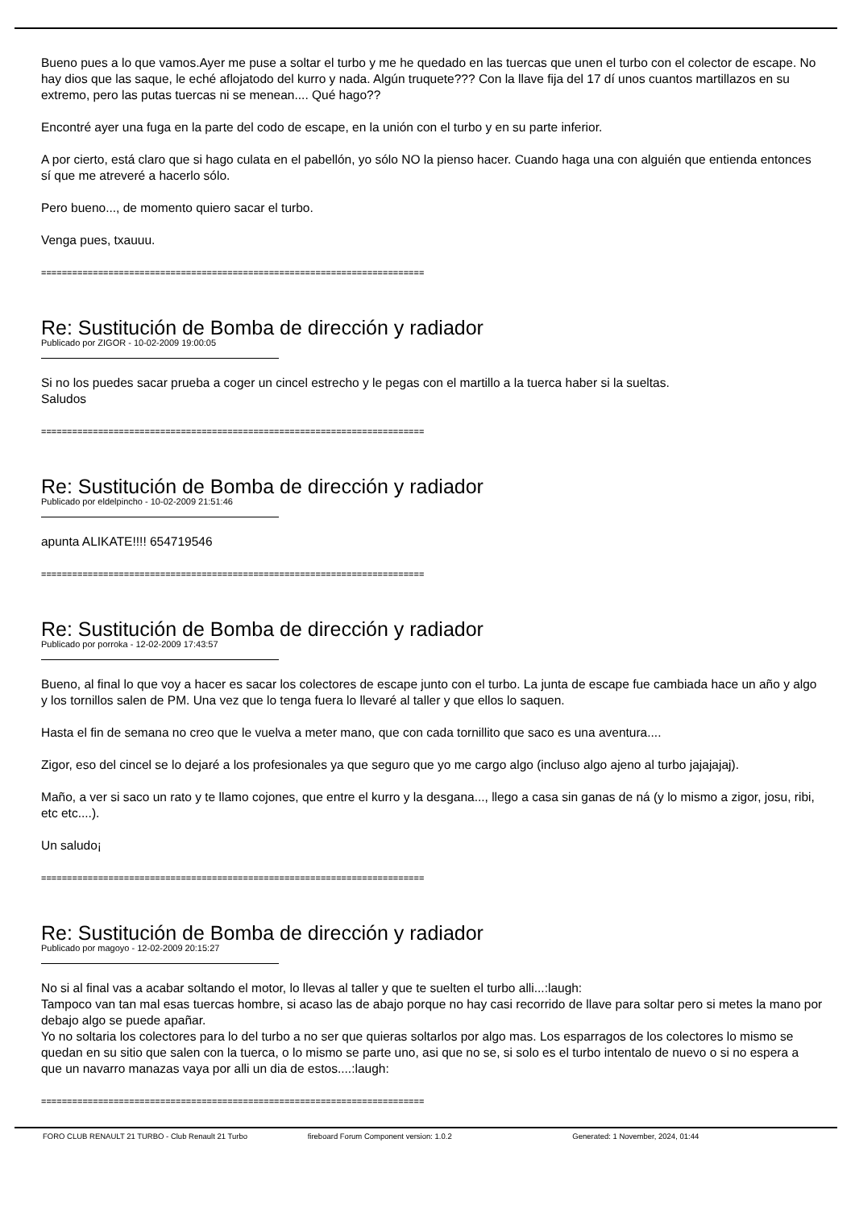Bueno pues a lo que vamos.Ayer me puse a soltar el turbo y me he quedado en las tuercas que unen el turbo con el colector de escape. No hay dios que las saque, le eché aflojatodo del kurro y nada. Algún truquete??? Con la llave fija del 17 dí unos cuantos martillazos en su extremo, pero las putas tuercas ni se menean.... Qué hago??
Encontré ayer una fuga en la parte del codo de escape, en la unión con el turbo y en su parte inferior.
A por cierto, está claro que si hago culata en el pabellón, yo sólo NO la pienso hacer. Cuando haga una con alguién que entienda entonces sí que me atreveré a hacerlo sólo.
Pero bueno..., de momento quiero sacar el turbo.
Venga pues, txauuu.
==========================================================================
Re: Sustitución de Bomba de dirección y radiador
Publicado por ZIGOR - 10-02-2009 19:00:05
Si no los puedes sacar prueba a coger un cincel estrecho y le pegas con el martillo a la tuerca haber si la sueltas.
Saludos
==========================================================================
Re: Sustitución de Bomba de dirección y radiador
Publicado por eldelpincho - 10-02-2009 21:51:46
apunta ALIKATE!!!! 654719546
==========================================================================
Re: Sustitución de Bomba de dirección y radiador
Publicado por porroka - 12-02-2009 17:43:57
Bueno, al final lo que voy a hacer es sacar los colectores de escape junto con el turbo. La junta de escape fue cambiada hace un año y algo y los tornillos salen de PM. Una vez que lo tenga fuera lo llevaré al taller y que ellos lo saquen.
Hasta el fin de semana no creo que le vuelva a meter mano, que con cada tornillito que saco es una aventura....
Zigor, eso del cincel se lo dejaré a los profesionales ya que seguro que yo me cargo algo (incluso algo ajeno al turbo jajajajaj).
Maño, a ver si saco un rato y te llamo cojones, que entre el kurro y la desgana..., llego a casa sin ganas de ná (y lo mismo a zigor, josu, ribi, etc etc....).
Un saludo¡
==========================================================================
Re: Sustitución de Bomba de dirección y radiador
Publicado por magoyo - 12-02-2009 20:15:27
No si al final vas a acabar soltando el motor, lo llevas al taller y que te suelten el turbo alli...:laugh:
Tampoco van tan mal esas tuercas hombre, si acaso las de abajo porque no hay casi recorrido de llave para soltar pero si metes la mano por debajo algo se puede apañar.
Yo no soltaria los colectores para lo del turbo a no ser que quieras soltarlos por algo mas. Los esparragos de los colectores lo mismo se quedan en su sitio que salen con la tuerca, o lo mismo se parte uno, asi que no se, si solo es el turbo intentalo de nuevo o si no espera a que un navarro manazas vaya por alli un dia de estos....:laugh:
==========================================================================
FORO CLUB RENAULT 21 TURBO - Club Renault 21 Turbo fireboard Forum Component version: 1.0.2 Generated: 1 November, 2024, 01:44